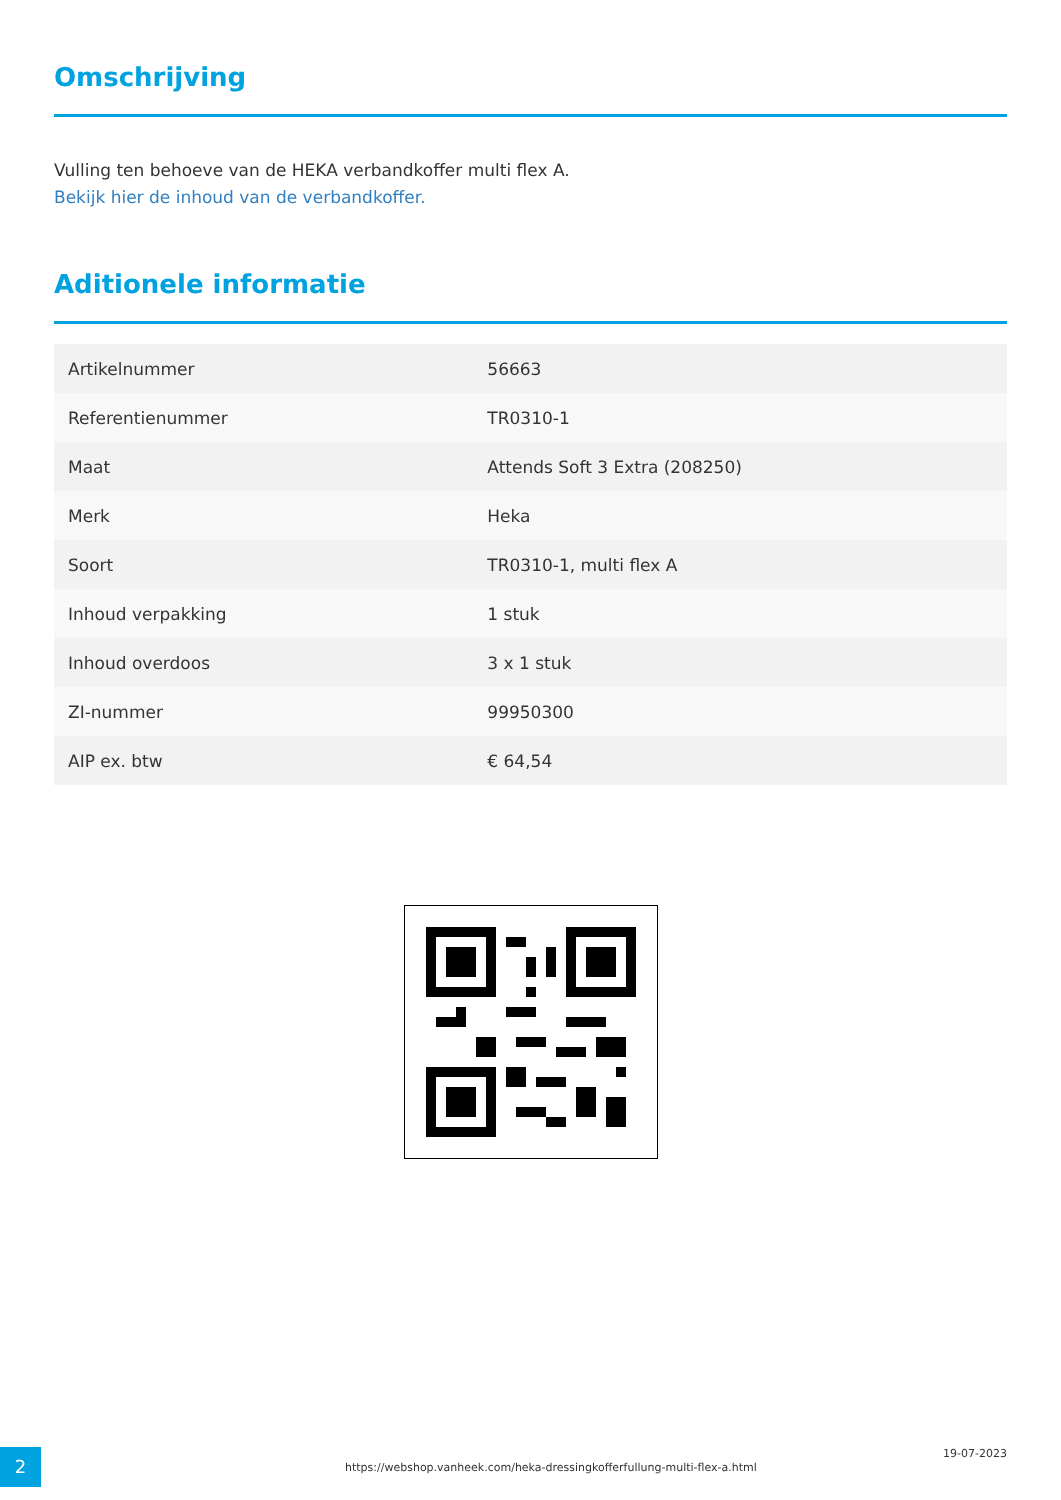Omschrijving
Vulling ten behoeve van de HEKA verbandkoffer multi flex A.
Bekijk hier de inhoud van de verbandkoffer.
Aditionele informatie
| Artikelnummer | 56663 |
| Referentienummer | TR0310-1 |
| Maat | Attends Soft 3 Extra (208250) |
| Merk | Heka |
| Soort | TR0310-1, multi flex A |
| Inhoud verpakking | 1 stuk |
| Inhoud overdoos | 3 x 1 stuk |
| ZI-nummer | 99950300 |
| AIP ex. btw | € 64,54 |
2
https://webshop.vanheek.com/heka-dressingkofferfullung-multi-flex-a.html
19-07-2023